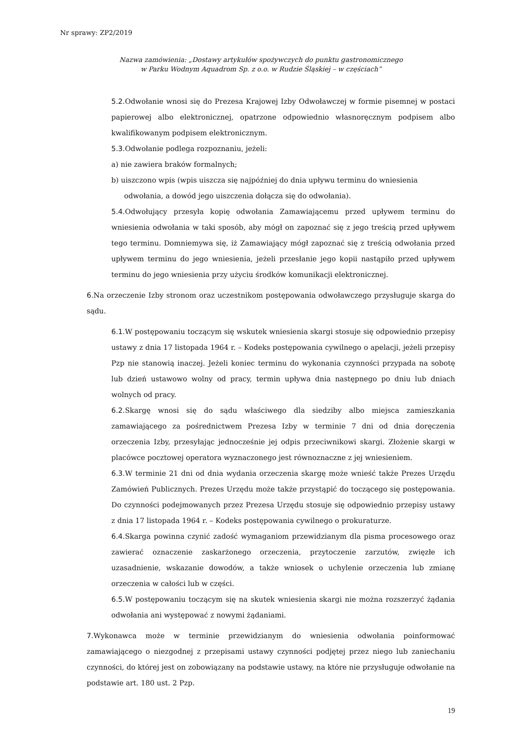Nr sprawy: ZP2/2019
Nazwa zamówienia: „Dostawy artykułów spożywczych do punktu gastronomicznego
w Parku Wodnym Aquadrom Sp. z o.o. w Rudzie Śląskiej – w częściach”
5.2. Odwołanie wnosi się do Prezesa Krajowej Izby Odwoławczej w formie pisemnej w postaci papierowej albo elektronicznej, opatrzone odpowiednio własnoręcznym podpisem albo kwalifikowanym podpisem elektronicznym.
5.3. Odwołanie podlega rozpoznaniu, jeżeli:
a) nie zawiera braków formalnych;
b) uiszczono wpis (wpis uiszcza się najpóźniej do dnia upływu terminu do wniesienia
odwołania, a dowód jego uiszczenia dołącza się do odwołania).
5.4. Odwołujący przesyła kopię odwołania Zamawiającemu przed upływem terminu do wniesienia odwołania w taki sposób, aby mógł on zapoznać się z jego treścią przed upływem tego terminu. Domniemywa się, iż Zamawiający mógł zapoznać się z treścią odwołania przed upływem terminu do jego wniesienia, jeżeli przesłanie jego kopii nastąpiło przed upływem terminu do jego wniesienia przy użyciu środków komunikacji elektronicznej.
6. Na orzeczenie Izby stronom oraz uczestnikom postępowania odwoławczego przysługuje skarga do sądu.
6.1. W postępowaniu toczącym się wskutek wniesienia skargi stosuje się odpowiednio przepisy ustawy z dnia 17 listopada 1964 r. – Kodeks postępowania cywilnego o apelacji, jeżeli przepisy Pzp nie stanowią inaczej. Jeżeli koniec terminu do wykonania czynności przypada na sobotę lub dzień ustawowo wolny od pracy, termin upływa dnia następnego po dniu lub dniach wolnych od pracy.
6.2. Skargę wnosi się do sądu właściwego dla siedziby albo miejsca zamieszkania zamawiającego za pośrednictwem Prezesa Izby w terminie 7 dni od dnia doręczenia orzeczenia Izby, przesyłając jednocześnie jej odpis przeciwnikowi skargi. Złożenie skargi w placówce pocztowej operatora wyznaczonego jest równoznaczne z jej wniesieniem.
6.3. W terminie 21 dni od dnia wydania orzeczenia skargę może wnieść także Prezes Urzędu Zamówień Publicznych. Prezes Urzędu może także przystąpić do toczącego się postępowania. Do czynności podejmowanych przez Prezesa Urzędu stosuje się odpowiednio przepisy ustawy z dnia 17 listopada 1964 r. – Kodeks postępowania cywilnego o prokuraturze.
6.4. Skarga powinna czynić zadość wymaganiom przewidzianym dla pisma procesowego oraz zawierać oznaczenie zaskarżonego orzeczenia, przytoczenie zarzutów, zwięzłe ich uzasadnienie, wskazanie dowodów, a także wniosek o uchylenie orzeczenia lub zmianę orzeczenia w całości lub w części.
6.5. W postępowaniu toczącym się na skutek wniesienia skargi nie można rozszerzyć żądania odwołania ani występować z nowymi żądaniami.
7. Wykonawca może w terminie przewidzianym do wniesienia odwołania poinformować zamawiającego o niezgodnej z przepisami ustawy czynności podjętej przez niego lub zaniechaniu czynności, do której jest on zobowiązany na podstawie ustawy, na które nie przysługuje odwołanie na podstawie art. 180 ust. 2 Pzp.
19